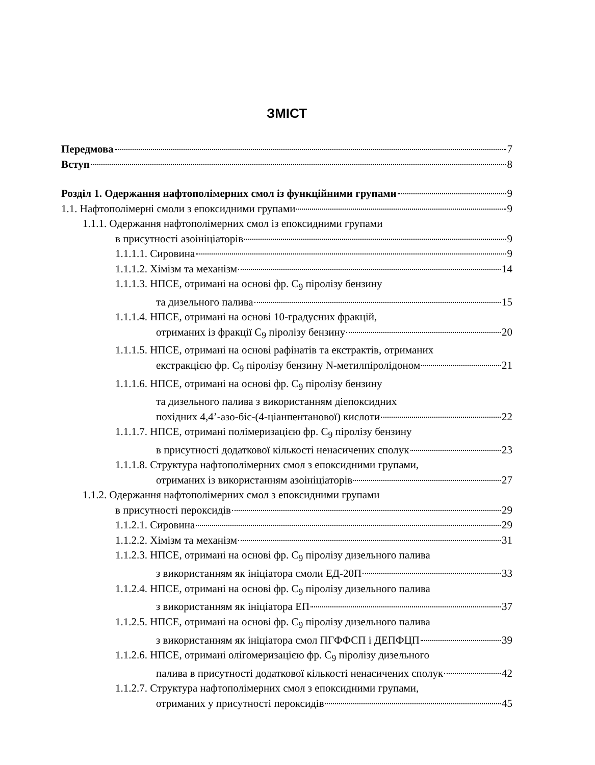ЗМІСТ
Передмова 7
Вступ 8
Розділ 1. Одержання нафтополімерних смол із функційними групами 9
1.1. Нафтополімерні смоли з епоксидними групами 9
1.1.1. Одержання нафтополімерних смол із епоксидними групами
в присутності азоініціаторів 9
1.1.1.1. Сировина 9
1.1.1.2. Хімізм та механізм 14
1.1.1.3. НПСЕ, отримані на основі фр. С<sub>9</sub> піролізу бензину
та дизельного палива 15
1.1.1.4. НПСЕ, отримані на основі 10-градусних фракцій,
отриманих із фракції С<sub>9</sub> піролізу бензину 20
1.1.1.5. НПСЕ, отримані на основі рафінатів та екстрактів, отриманих
екстракцією фр. С<sub>9</sub> піролізу бензину N-метилпіролідоном 21
1.1.1.6. НПСЕ, отримані на основі фр. С<sub>9</sub> піролізу бензину
та дизельного палива з використанням діепоксидних
похідних 4,4’-азо-біс-(4-ціанпентанової) кислоти 22
1.1.1.7. НПСЕ, отримані полімеризацією фр. С<sub>9</sub> піролізу бензину
в присутності додаткової кількості ненасичених сполук 23
1.1.1.8. Структура нафтополімерних смол з епоксидними групами,
отриманих із використанням азоініціаторів 27
1.1.2. Одержання нафтополімерних смол з епоксидними групами
в присутності пероксидів 29
1.1.2.1. Сировина 29
1.1.2.2. Хімізм та механізм 31
1.1.2.3. НПСЕ, отримані на основі фр. С<sub>9</sub> піролізу дизельного палива
з використанням як ініціатора смоли ЕД-20П 33
1.1.2.4. НПСЕ, отримані на основі фр. С<sub>9</sub> піролізу дизельного палива
з використанням як ініціатора ЕП 37
1.1.2.5. НПСЕ, отримані на основі фр. С<sub>9</sub> піролізу дизельного палива
з використанням як ініціатора смол ПГФФСП і ДЕПФЦП 39
1.1.2.6. НПСЕ, отримані олігомеризацією фр. С<sub>9</sub> піролізу дизельного
палива в присутності додаткової кількості ненасичених сполук 42
1.1.2.7. Структура нафтополімерних смол з епоксидними групами,
отриманих у присутності пероксидів 45